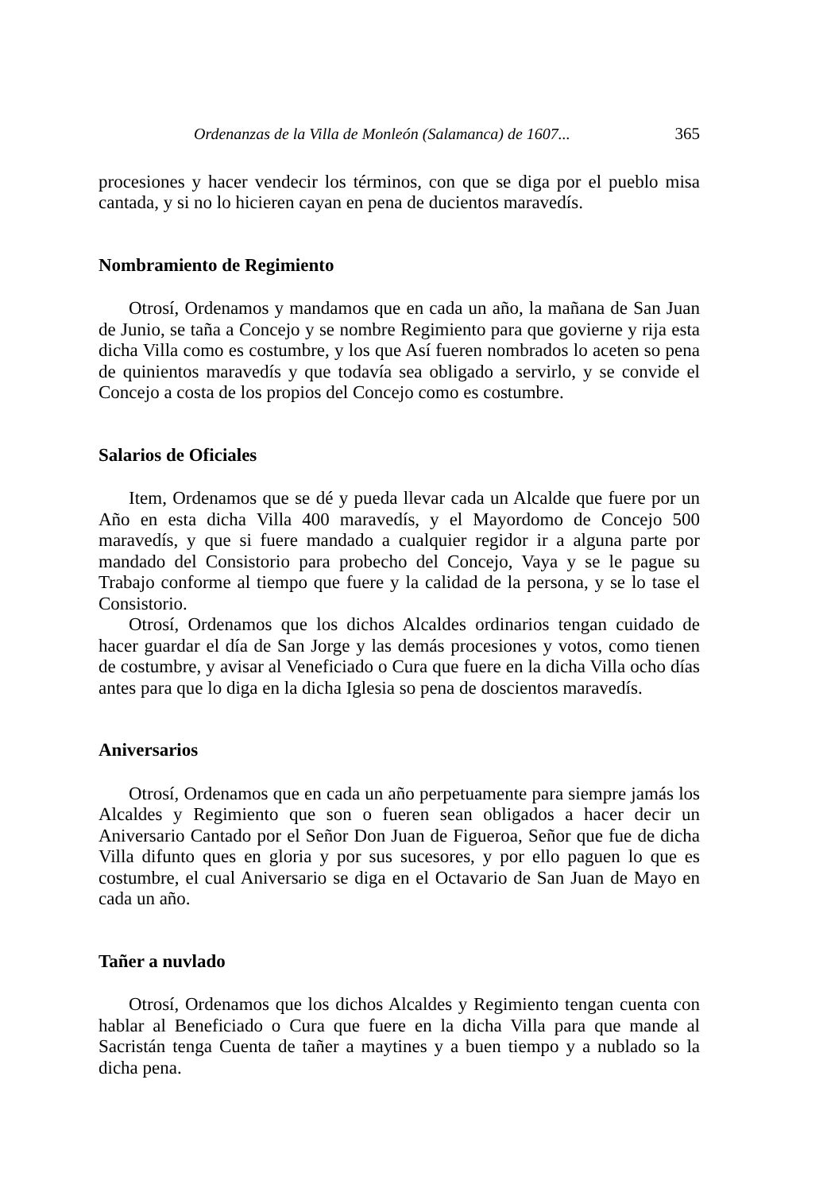Ordenanzas de la Villa de Monleón (Salamanca) de 1607... 365
procesiones y hacer vendecir los términos, con que se diga por el pueblo misa cantada, y si no lo hicieren cayan en pena de ducientos maravedís.
Nombramiento de Regimiento
Otrosí, Ordenamos y mandamos que en cada un año, la mañana de San Juan de Junio, se taña a Concejo y se nombre Regimiento para que govierne y rija esta dicha Villa como es costumbre, y los que Así fueren nombrados lo aceten so pena de quinientos maravedís y que todavía sea obligado a servirlo, y se convide el Concejo a costa de los propios del Concejo como es costumbre.
Salarios de Oficiales
Item, Ordenamos que se dé y pueda llevar cada un Alcalde que fuere por un Año en esta dicha Villa 400 maravedís, y el Mayordomo de Concejo 500 maravedís, y que si fuere mandado a cualquier regidor ir a alguna parte por mandado del Consistorio para probecho del Concejo, Vaya y se le pague su Trabajo conforme al tiempo que fuere y la calidad de la persona, y se lo tase el Consistorio.
Otrosí, Ordenamos que los dichos Alcaldes ordinarios tengan cuidado de hacer guardar el día de San Jorge y las demás procesiones y votos, como tienen de costumbre, y avisar al Veneficiado o Cura que fuere en la dicha Villa ocho días antes para que lo diga en la dicha Iglesia so pena de doscientos maravedís.
Aniversarios
Otrosí, Ordenamos que en cada un año perpetuamente para siempre jamás los Alcaldes y Regimiento que son o fueren sean obligados a hacer decir un Aniversario Cantado por el Señor Don Juan de Figueroa, Señor que fue de dicha Villa difunto ques en gloria y por sus sucesores, y por ello paguen lo que es costumbre, el cual Aniversario se diga en el Octavario de San Juan de Mayo en cada un año.
Tañer a nuvlado
Otrosí, Ordenamos que los dichos Alcaldes y Regimiento tengan cuenta con hablar al Beneficiado o Cura que fuere en la dicha Villa para que mande al Sacristán tenga Cuenta de tañer a maytines y a buen tiempo y a nublado so la dicha pena.